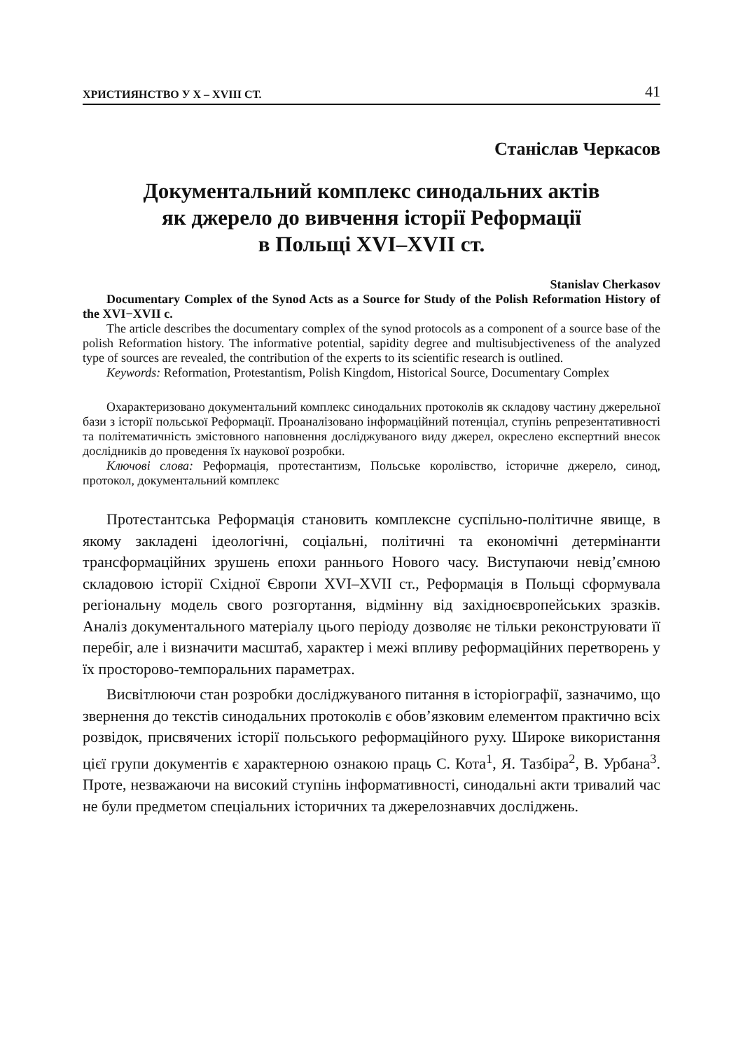ХРИСТИЯНСТВО У X – XVIII СТ. 41
Станіслав Черкасов
Документальний комплекс синодальних актів
як джерело до вивчення історії Реформації
в Польщі XVI–XVII ст.
Stanislav Cherkasov
Documentary Complex of the Synod Acts as a Source for Study of the Polish Reformation History of the XVI−XVII c.
The article describes the documentary complex of the synod protocols as a component of a source base of the polish Reformation history. The informative potential, sapidity degree and multisubjectiveness of the analyzed type of sources are revealed, the contribution of the experts to its scientific research is outlined.
Keywords: Reformation, Protestantism, Polish Kingdom, Historical Source, Documentary Complex
Охарактеризовано документальний комплекс синодальних протоколів як складову частину джерельної бази з історії польської Реформації. Проаналізовано інформаційний потенціал, ступінь репрезентативності та політематичність змістовного наповнення досліджуваного виду джерел, окреслено експертний внесок дослідників до проведення їх наукової розробки.
Ключові слова: Реформація, протестантизм, Польське королівство, історичне джерело, синод, протокол, документальний комплекс
Протестантська Реформація становить комплексне суспільно-політичне явище, в якому закладені ідеологічні, соціальні, політичні та економічні детермінанти трансформаційних зрушень епохи раннього Нового часу. Виступаючи невід’ємною складовою історії Східної Європи XVI–XVII ст., Реформація в Польщі сформувала регіональну модель свого розгортання, відмінну від західноєвропейських зразків. Аналіз документального матеріалу цього періоду дозволяє не тільки реконструювати її перебіг, але і визначити масштаб, характер і межі впливу реформаційних перетворень у їх просторово-темпоральних параметрах.
Висвітлюючи стан розробки досліджуваного питання в історіографії, зазначимо, що звернення до текстів синодальних протоколів є обов’язковим елементом практично всіх розвідок, присвячених історії польського реформаційного руху. Широке використання цієї групи документів є характерною ознакою праць С. Кота<sup>1</sup>, Я. Тазбіра<sup>2</sup>, В. Урбана<sup>3</sup>. Проте, незважаючи на високий ступінь інформативності, синодальні акти тривалий час не були предметом спеціальних історичних та джерелознавчих досліджень.